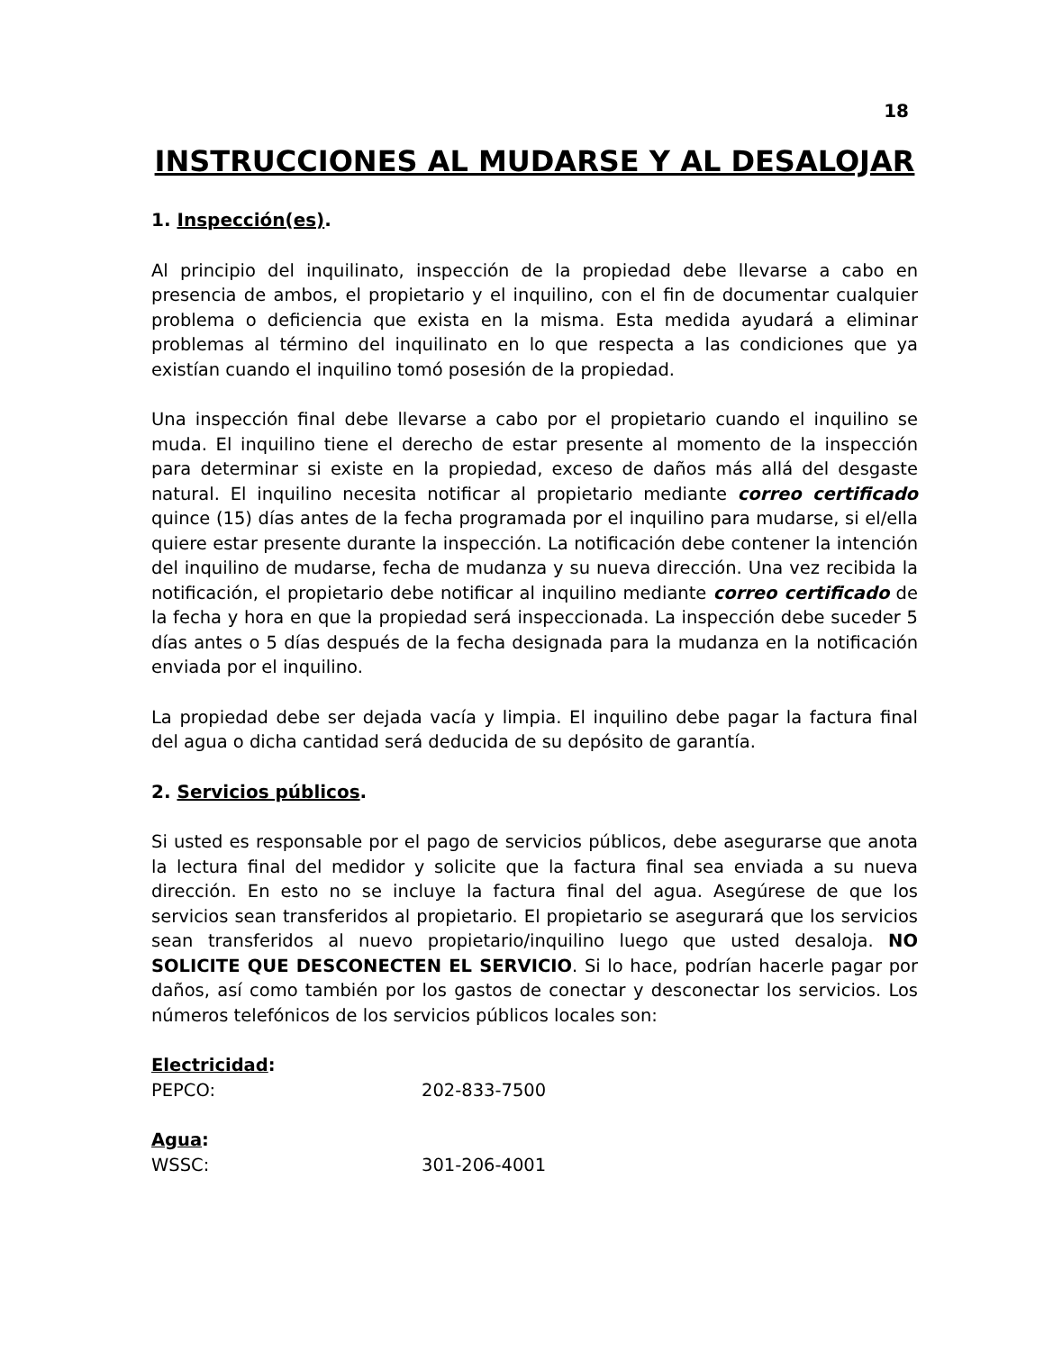18
INSTRUCCIONES AL MUDARSE Y AL DESALOJAR
1. Inspección(es).
Al principio del inquilinato, inspección de la propiedad debe llevarse a cabo en presencia de ambos, el propietario y el inquilino, con el fin de documentar cualquier problema o deficiencia que exista en la misma. Esta medida ayudará a eliminar problemas al término del inquilinato en lo que respecta a las condiciones que ya existían cuando el inquilino tomó posesión de la propiedad.
Una inspección final debe llevarse a cabo por el propietario cuando el inquilino se muda. El inquilino tiene el derecho de estar presente al momento de la inspección para determinar si existe en la propiedad, exceso de daños más allá del desgaste natural. El inquilino necesita notificar al propietario mediante correo certificado quince (15) días antes de la fecha programada por el inquilino para mudarse, si el/ella quiere estar presente durante la inspección. La notificación debe contener la intención del inquilino de mudarse, fecha de mudanza y su nueva dirección. Una vez recibida la notificación, el propietario debe notificar al inquilino mediante correo certificado de la fecha y hora en que la propiedad será inspeccionada. La inspección debe suceder 5 días antes o 5 días después de la fecha designada para la mudanza en la notificación enviada por el inquilino.
La propiedad debe ser dejada vacía y limpia. El inquilino debe pagar la factura final del agua o dicha cantidad será deducida de su depósito de garantía.
2. Servicios públicos.
Si usted es responsable por el pago de servicios públicos, debe asegurarse que anota la lectura final del medidor y solicite que la factura final sea enviada a su nueva dirección. En esto no se incluye la factura final del agua. Asegúrese de que los servicios sean transferidos al propietario. El propietario se asegurará que los servicios sean transferidos al nuevo propietario/inquilino luego que usted desaloja. NO SOLICITE QUE DESCONECTEN EL SERVICIO. Si lo hace, podrían hacerle pagar por daños, así como también por los gastos de conectar y desconectar los servicios. Los números telefónicos de los servicios públicos locales son:
Electricidad:
PEPCO: 202-833-7500
Agua:
WSSC: 301-206-4001